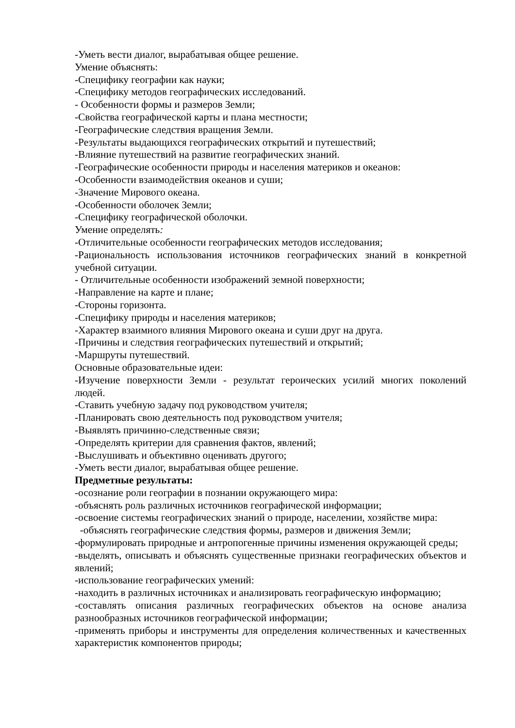-Уметь вести диалог, вырабатывая общее решение.
Умение объяснять:
-Специфику географии как науки;
-Специфику методов географических исследований.
- Особенности формы и размеров Земли;
-Свойства географической карты и плана местности;
-Географические следствия вращения Земли.
-Результаты выдающихся географических открытий и путешествий;
-Влияние путешествий на развитие географических знаний.
-Географические особенности природы и населения материков и океанов:
-Особенности взаимодействия океанов и суши;
-Значение Мирового океана.
-Особенности оболочек Земли;
-Специфику географической оболочки.
Умение определять:
-Отличительные особенности географических методов исследования;
-Рациональность использования источников географических знаний в конкретной учебной ситуации.
- Отличительные особенности изображений земной поверхности;
-Направление на карте и плане;
-Стороны горизонта.
-Специфику природы и населения материков;
-Характер взаимного влияния Мирового океана и суши друг на друга.
-Причины и следствия географических путешествий и открытий;
-Маршруты путешествий.
Основные образовательные идеи:
-Изучение поверхности Земли - результат героических усилий многих поколений людей.
-Ставить учебную задачу под руководством учителя;
-Планировать свою деятельность под руководством учителя;
-Выявлять причинно-следственные связи;
-Определять критерии для сравнения фактов, явлений;
-Выслушивать и объективно оценивать другого;
-Уметь вести диалог, вырабатывая общее решение.
Предметные результаты:
-осознание роли географии в познании окружающего мира:
-объяснять роль различных источников географической информации;
-освоение системы географических знаний о природе, населении, хозяйстве мира:
-объяснять географические следствия формы, размеров и движения Земли;
-формулировать природные и антропогенные причины изменения окружающей среды;
-выделять, описывать и объяснять существенные признаки географических объектов и явлений;
-использование географических умений:
-находить в различных источниках и анализировать географическую информацию;
-составлять описания различных географических объектов на основе анализа разнообразных источников географической информации;
-применять приборы и инструменты для определения количественных и качественных характеристик компонентов природы;